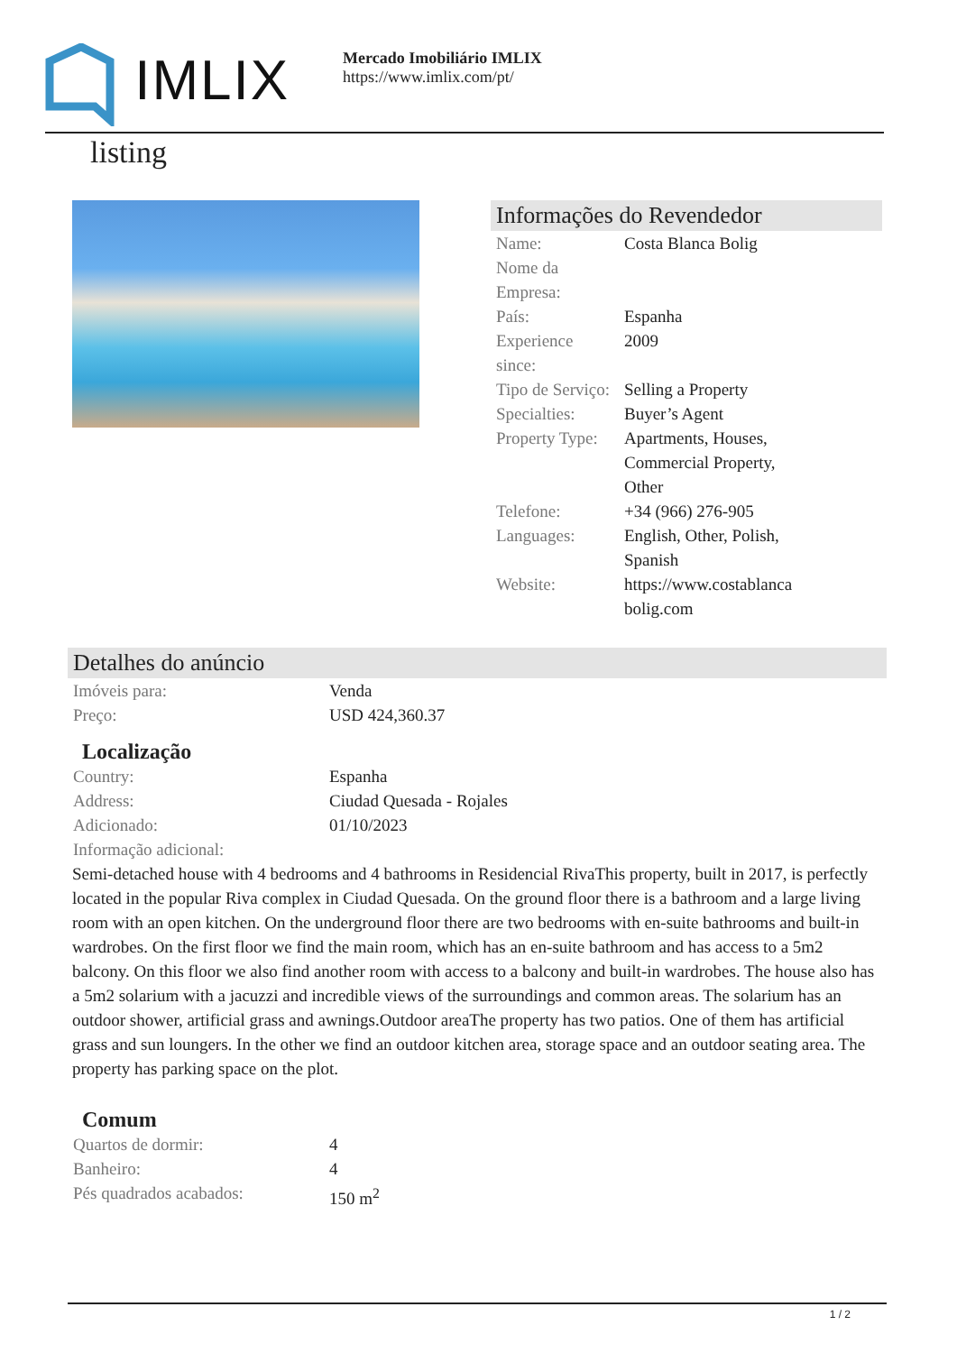IMLIX
Mercado Imobiliário IMLIX
https://www.imlix.com/pt/
listing
Informações do Revendedor
| Name: | Costa Blanca Bolig |
| Nome da Empresa: | |
| País: | Espanha |
| Experience since: | 2009 |
| Tipo de Serviço: | Selling a Property |
| Specialties: | Buyer’s Agent |
| Property Type: | Apartments, Houses, Commercial Property, Other |
| Telefone: | +34 (966) 276-905 |
| Languages: | English, Other, Polish, Spanish |
| Website: | https://www.costablanca bolig.com |
Detalhes do anúncio
| Imóveis para: | Venda |
| Preço: | USD 424,360.37 |
Localização
| Country: | Espanha |
| Address: | Ciudad Quesada - Rojales |
| Adicionado: | 01/10/2023 |
| Informação adicional: | |
Semi-detached house with 4 bedrooms and 4 bathrooms in Residencial RivaThis property, built in 2017, is perfectly located in the popular Riva complex in Ciudad Quesada. On the ground floor there is a bathroom and a large living room with an open kitchen. On the underground floor there are two bedrooms with en-suite bathrooms and built-in wardrobes. On the first floor we find the main room, which has an en-suite bathroom and has access to a 5m2 balcony. On this floor we also find another room with access to a balcony and built-in wardrobes. The house also has a 5m2 solarium with a jacuzzi and incredible views of the surroundings and common areas. The solarium has an outdoor shower, artificial grass and awnings.Outdoor areaThe property has two patios. One of them has artificial grass and sun loungers. In the other we find an outdoor kitchen area, storage space and an outdoor seating area. The property has parking space on the plot.
Comum
| Quartos de dormir: | 4 |
| Banheiro: | 4 |
| Pés quadrados acabados: | 150 m<sup>2</sup> |
1 / 2